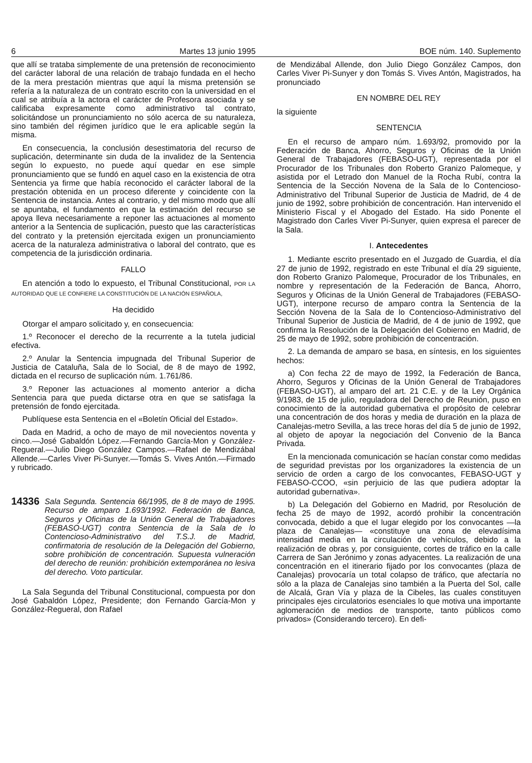6 Martes 13 junio 1995 BOE núm. 140. Suplemento
que allí se trataba simplemente de una pretensión de reconocimiento del carácter laboral de una relación de trabajo fundada en el hecho de la mera prestación mientras que aquí la misma pretensión se refería a la naturaleza de un contrato escrito con la universidad en el cual se atribuía a la actora el carácter de Profesora asociada y se calificaba expresamente como administrativo tal contrato, solicitándose un pronunciamiento no sólo acerca de su naturaleza, sino también del régimen jurídico que le era aplicable según la misma.
En consecuencia, la conclusión desestimatoria del recurso de suplicación, determinante sin duda de la invalidez de la Sentencia según lo expuesto, no puede aquí quedar en ese simple pronunciamiento que se fundó en aquel caso en la existencia de otra Sentencia ya firme que había reconocido el carácter laboral de la prestación obtenida en un proceso diferente y coincidente con la Sentencia de instancia. Antes al contrario, y del mismo modo que allí se apuntaba, el fundamento en que la estimación del recurso se apoya lleva necesariamente a reponer las actuaciones al momento anterior a la Sentencia de suplicación, puesto que las características del contrato y la pretensión ejercitada exigen un pronunciamiento acerca de la naturaleza administrativa o laboral del contrato, que es competencia de la jurisdicción ordinaria.
FALLO
En atención a todo lo expuesto, el Tribunal Constitucional, POR LA AUTORIDAD QUE LE CONFIERE LA CONSTITUCIÓN DE LA NACIÓN ESPAÑOLA,
Ha decidido
Otorgar el amparo solicitado y, en consecuencia:
1.º Reconocer el derecho de la recurrente a la tutela judicial efectiva.
2.º Anular la Sentencia impugnada del Tribunal Superior de Justicia de Cataluña, Sala de lo Social, de 8 de mayo de 1992, dictada en el recurso de suplicación núm. 1.761/86.
3.º Reponer las actuaciones al momento anterior a dicha Sentencia para que pueda dictarse otra en que se satisfaga la pretensión de fondo ejercitada.
Publíquese esta Sentencia en el «Boletín Oficial del Estado».
Dada en Madrid, a ocho de mayo de mil novecientos noventa y cinco.—José Gabaldón López.—Fernando García-Mon y González-Regueral.—Julio Diego González Campos.—Rafael de Mendizábal Allende.—Carles Viver Pi-Sunyer.—Tomás S. Vives Antón.—Firmado y rubricado.
14336
Sala Segunda. Sentencia 66/1995, de 8 de mayo de 1995. Recurso de amparo 1.693/1992. Federación de Banca, Seguros y Oficinas de la Unión General de Trabajadores (FEBASO-UGT) contra Sentencia de la Sala de lo Contencioso-Administrativo del T.S.J. de Madrid, confirmatoria de resolución de la Delegación del Gobierno, sobre prohibición de concentración. Supuesta vulneración del derecho de reunión: prohibición extemporánea no lesiva del derecho. Voto particular.
La Sala Segunda del Tribunal Constitucional, compuesta por don José Gabaldón López, Presidente; don Fernando García-Mon y González-Regueral, don Rafael
de Mendizábal Allende, don Julio Diego González Campos, don Carles Viver Pi-Sunyer y don Tomás S. Vives Antón, Magistrados, ha pronunciado
EN NOMBRE DEL REY
la siguiente
SENTENCIA
En el recurso de amparo núm. 1.693/92, promovido por la Federación de Banca, Ahorro, Seguros y Oficinas de la Unión General de Trabajadores (FEBASO-UGT), representada por el Procurador de los Tribunales don Roberto Granizo Palomeque, y asistida por el Letrado don Manuel de la Rocha Rubí, contra la Sentencia de la Sección Novena de la Sala de lo Contencioso-Administrativo del Tribunal Superior de Justicia de Madrid, de 4 de junio de 1992, sobre prohibición de concentración. Han intervenido el Ministerio Fiscal y el Abogado del Estado. Ha sido Ponente el Magistrado don Carles Viver Pi-Sunyer, quien expresa el parecer de la Sala.
I. Antecedentes
1. Mediante escrito presentado en el Juzgado de Guardia, el día 27 de junio de 1992, registrado en este Tribunal el día 29 siguiente, don Roberto Granizo Palomeque, Procurador de los Tribunales, en nombre y representación de la Federación de Banca, Ahorro, Seguros y Oficinas de la Unión General de Trabajadores (FEBASO-UGT), interpone recurso de amparo contra la Sentencia de la Sección Novena de la Sala de lo Contencioso-Administrativo del Tribunal Superior de Justicia de Madrid, de 4 de junio de 1992, que confirma la Resolución de la Delegación del Gobierno en Madrid, de 25 de mayo de 1992, sobre prohibición de concentración.
2. La demanda de amparo se basa, en síntesis, en los siguientes hechos:
a) Con fecha 22 de mayo de 1992, la Federación de Banca, Ahorro, Seguros y Oficinas de la Unión General de Trabajadores (FEBASO-UGT), al amparo del art. 21 C.E. y de la Ley Orgánica 9/1983, de 15 de julio, reguladora del Derecho de Reunión, puso en conocimiento de la autoridad gubernativa el propósito de celebrar una concentración de dos horas y media de duración en la plaza de Canalejas-metro Sevilla, a las trece horas del día 5 de junio de 1992, al objeto de apoyar la negociación del Convenio de la Banca Privada.
En la mencionada comunicación se hacían constar como medidas de seguridad previstas por los organizadores la existencia de un servicio de orden a cargo de los convocantes, FEBASO-UGT y FEBASO-CCOO, «sin perjuicio de las que pudiera adoptar la autoridad gubernativa».
b) La Delegación del Gobierno en Madrid, por Resolución de fecha 25 de mayo de 1992, acordó prohibir la concentración convocada, debido a que el lugar elegido por los convocantes —la plaza de Canalejas— «constituye una zona de elevadísima intensidad media en la circulación de vehículos, debido a la realización de obras y, por consiguiente, cortes de tráfico en la calle Carrera de San Jerónimo y zonas adyacentes. La realización de una concentración en el itinerario fijado por los convocantes (plaza de Canalejas) provocaría un total colapso de tráfico, que afectaría no sólo a la plaza de Canalejas sino también a la Puerta del Sol, calle de Alcalá, Gran Vía y plaza de la Cibeles, las cuales constituyen principales ejes circulatorios esenciales lo que motiva una importante aglomeración de medios de transporte, tanto públicos como privados» (Considerando tercero). En defi-